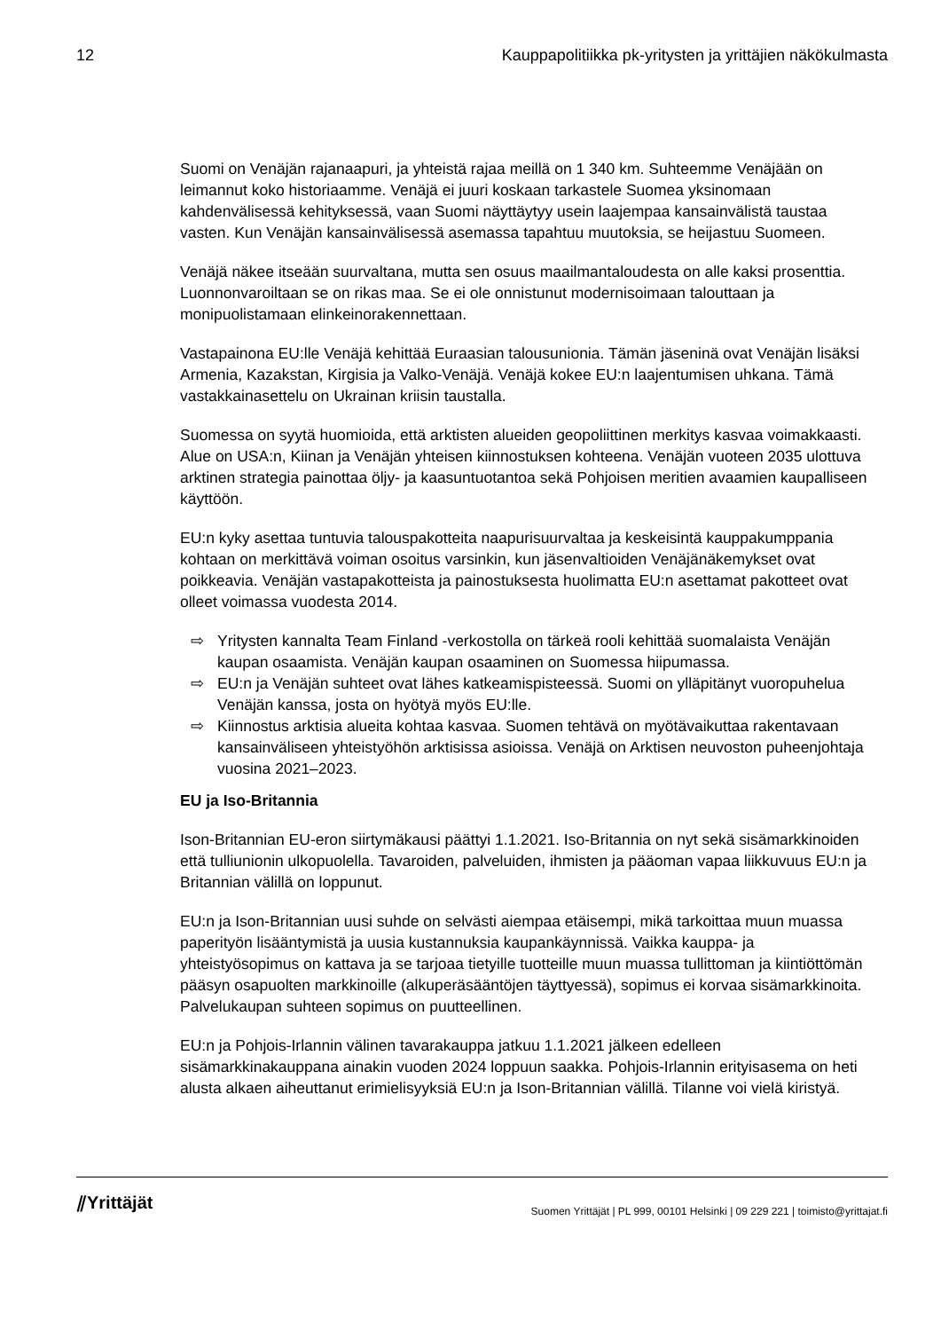12 Kauppapolitiikka pk-yritysten ja yrittäjien näkökulmasta
Suomi on Venäjän rajanaapuri, ja yhteistä rajaa meillä on 1 340 km. Suhteemme Venäjään on leimannut koko historiaamme. Venäjä ei juuri koskaan tarkastele Suomea yksinomaan kahdenvälisessä kehityksessä, vaan Suomi näyttäytyy usein laajempaa kansainvälistä taustaa vasten. Kun Venäjän kansainvälisessä asemassa tapahtuu muutoksia, se heijastuu Suomeen.
Venäjä näkee itseään suurvaltana, mutta sen osuus maailmantaloudesta on alle kaksi prosenttia. Luonnonvaroiltaan se on rikas maa. Se ei ole onnistunut modernisoimaan talouttaan ja monipuolistamaan elinkeinorakennettaan.
Vastapainona EU:lle Venäjä kehittää Euraasian talousunionia. Tämän jäseninä ovat Venäjän lisäksi Armenia, Kazakstan, Kirgisia ja Valko-Venäjä. Venäjä kokee EU:n laajentumisen uhkana. Tämä vastakkainasettelu on Ukrainan kriisin taustalla.
Suomessa on syytä huomioida, että arktisten alueiden geopoliittinen merkitys kasvaa voimakkaasti. Alue on USA:n, Kiinan ja Venäjän yhteisen kiinnostuksen kohteena. Venäjän vuoteen 2035 ulottuva arktinen strategia painottaa öljy- ja kaasuntuotantoa sekä Pohjoisen meritien avaamien kaupalliseen käyttöön.
EU:n kyky asettaa tuntuvia talouspakotteita naapurisuurvaltaa ja keskeisintä kauppakumppania kohtaan on merkittävä voiman osoitus varsinkin, kun jäsenvaltioiden Venäjänäkemykset ovat poikkeavia. Venäjän vastapakotteista ja painostuksesta huolimatta EU:n asettamat pakotteet ovat olleet voimassa vuodesta 2014.
⇨ Yritysten kannalta Team Finland -verkostolla on tärkeä rooli kehittää suomalaista Venäjän kaupan osaamista. Venäjän kaupan osaaminen on Suomessa hiipumassa.
⇨ EU:n ja Venäjän suhteet ovat lähes katkeamispisteessä. Suomi on ylläpitänyt vuoropuhelua Venäjän kanssa, josta on hyötyä myös EU:lle.
⇨ Kiinnostus arktisia alueita kohtaa kasvaa. Suomen tehtävä on myötävaikuttaa rakentavaan kansainväliseen yhteistyöhön arktisissa asioissa. Venäjä on Arktisen neuvoston puheenjohtaja vuosina 2021–2023.
EU ja Iso-Britannia
Ison-Britannian EU-eron siirtymäkausi päättyi 1.1.2021. Iso-Britannia on nyt sekä sisämarkkinoiden että tulliunionin ulkopuolella. Tavaroiden, palveluiden, ihmisten ja pääoman vapaa liikkuvuus EU:n ja Britannian välillä on loppunut.
EU:n ja Ison-Britannian uusi suhde on selvästi aiempaa etäisempi, mikä tarkoittaa muun muassa paperityön lisääntymistä ja uusia kustannuksia kaupankäynnissä. Vaikka kauppa- ja yhteistyösopimus on kattava ja se tarjoaa tietyille tuotteille muun muassa tullittoman ja kiintiöttömän pääsyn osapuolten markkinoille (alkuperäsääntöjen täyttyessä), sopimus ei korvaa sisämarkkinoita. Palvelukaupan suhteen sopimus on puutteellinen.
EU:n ja Pohjois-Irlannin välinen tavarakauppa jatkuu 1.1.2021 jälkeen edelleen sisämarkkinakauppana ainakin vuoden 2024 loppuun saakka. Pohjois-Irlannin erityisasema on heti alusta alkaen aiheuttanut erimielisyyksiä EU:n ja Ison-Britannian välillä. Tilanne voi vielä kiristyä.
⫽Yrittäjät Suomen Yrittäjät | PL 999, 00101 Helsinki | 09 229 221 | toimisto@yrittajat.fi